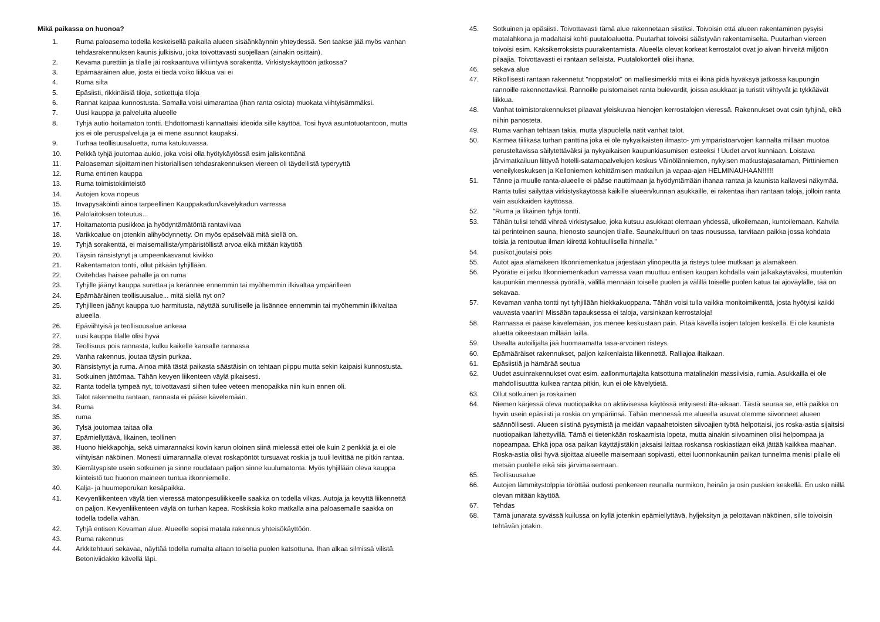Mikä paikassa on huonoa?
1. Ruma paloasema todella keskeisellä paikalla alueen sisäänkäynnin yhteydessä. Sen taakse jää myös vanhan tehdasrakennuksen kaunis julkisivu, joka toivottavasti suojellaan (ainakin osittain).
2. Kevama purettiin ja tilalle jäi roskaantuva villiintyvä sorakenttä. Virkistyskäyttöön jatkossa?
3. Epämääräinen alue, josta ei tiedä voiko liikkua vai ei
4. Ruma silta
5. Epäsiisti, rikkinäisiä tiloja, sotkettuja tiloja
6. Rannat kaipaa kunnostusta. Samalla voisi uimarantaa (ihan ranta osiota) muokata viihtyisämmäksi.
7. Uusi kauppa ja palveluita alueelle
8. Tyhjä autio hoitamaton tontti. Ehdottomasti kannattaisi ideoida sille käyttöä. Tosi hyvä asuntotuotantoon, mutta jos ei ole peruspalveluja ja ei mene asunnot kaupaksi.
9. Turhaa teollisuusaluetta, ruma katukuvassa.
10. Pelkkä tyhjä joutomaa aukio, joka voisi olla hyötykäytössä esim jaliskenttänä
11. Paloaseman sijoittaminen historiallisen tehdasrakennuksen viereen oli täydellistä typeryyttä
12. Ruma entinen kauppa
13. Ruma toimistokiinteistö
14. Autojen kova nopeus
15. Invapysäköinti ainoa tarpeellinen Kauppakadun/kävelykadun varressa
16. Palolaitoksen toteutus...
17. Hoitamatonta pusikkoa ja hyödyntämätöntä rantaviivaa
18. Varikkoalue on jotenkin alihyödynnetty. On myös epäselvää mitä siellä on.
19. Tyhjä sorakenttä, ei maisemallista/ympäristöllistä arvoa eikä mitään käyttöä
20. Täysin ränsistynyt ja umpeenkasvanut kivikko
21. Rakentamaton tontti, ollut pitkään tyhjillään.
22. Ovitehdas haisee pahalle ja on ruma
23. Tyhjille jäänyt kauppa surettaa ja kerännee ennemmin tai myöhemmin ilkivaltaa ympärilleen
24. Epämääräinen teollisuusalue... mitä siellä nyt on?
25. Tyhjilleen jäänyt kauppa tuo harmitusta, näyttää surulliselle ja lisännee ennemmin tai myöhemmin ilkivaltaa alueella.
26. Epäviihtyisä ja teollisuusalue ankeaa
27. uusi kauppa tilalle olisi hyvä
28. Teollisuus pois rannasta, kulku kaikelle kansalle rannassa
29. Vanha rakennus, joutaa täysin purkaa.
30. Ränsistynyt ja ruma. Ainoa mitä tästä paikasta säästäisin on tehtaan piippu mutta sekin kaipaisi kunnostusta.
31. Sotkuinen jättömaa. Tähän kevyen liikenteen väylä pikaisesti.
32. Ranta todella tympeä nyt, toivottavasti siihen tulee veteen menopaikka niin kuin ennen oli.
33. Talot rakennettu rantaan, rannasta ei pääse kävelemään.
34. Ruma
35. ruma
36. Tylsä joutomaa taitaa olla
37. Epämiellyttävä, likainen, teollinen
38. Huono hiekkapohja, sekä uimarannaksi kovin karun oloinen siinä mielessä ettei ole kuin 2 penkkiä ja ei ole viihtyisän näköinen. Monesti uimarannalla olevat roskapöntöt tursuavat roskia ja tuuli levittää ne pitkin rantaa.
39. Kierrätyspiste usein sotkuinen ja sinne roudataan paljon sinne kuulumatonta. Myös tyhjillään oleva kauppa kiinteistö tuo huonon maineen tuntua itkonniemelle.
40. Kalja- ja huumeporukan kesäpaikka.
41. Kevyenliikenteen väylä tien vieressä matonpesuliikkeelle saakka on todella vilkas. Autoja ja kevyttä liikennettä on paljon. Kevyenliikenteen väylä on turhan kapea. Roskiksia koko matkalla aina paloasemalle saakka on todella todella vähän.
42. Tyhjä entisen Kevaman alue. Alueelle sopisi matala rakennus yhteisökäyttöön.
43. Ruma rakennus
44. Arkkitehtuuri sekavaa, näyttää todella rumalta altaan toiselta puolen katsottuna. Ihan alkaa silmissä vilistä. Betoniviidakko kävellä läpi.
45. Sotkuinen ja epäsiisti. Toivottavasti tämä alue rakennetaan siistiksi. Toivoisin että alueen rakentaminen pysyisi matalahkona ja madaltaisi kohti puutaloaluetta. Puutarhat toivoisi säästyvän rakentamiselta. Puutarhan viereen toivoisi esim. Kaksikerroksista puurakentamista. Alueella olevat korkeat kerrostalot ovat jo aivan hirveitä miljöön pilaajia. Toivottavasti ei rantaan sellaista. Puutalokortteli olisi ihana.
46. sekava alue
47. Rikollisesti rantaan rakennetut "noppatalot" on malliesimerkki mitä ei ikinä pidä hyväksyä jatkossa kaupungin rannoille rakennettaviksi. Rannoille puistomaiset ranta bulevardit, joissa asukkaat ja turistit viihtyvät ja tykkäävät liikkua.
48. Vanhat toimistorakennukset pilaavat yleiskuvaa hienojen kerrostalojen vieressä. Rakennukset ovat osin tyhjinä, eikä niihin panosteta.
49. Ruma vanhan tehtaan takia, mutta yläpuolella nätit vanhat talot.
50. Karmea tiilikasa turhan panttina joka ei ole nykyaikaisten ilmasto- ym ympäristöarvojen kannalta millään muotoa perusteltavissa säilytettäväksi ja nykyaikaisen kaupunkiasumisen esteeksi ! Uudet arvot kunniaan. Loistava järvimatkailuun liittyvä hotelli-satamapalvelujen keskus Väinölänniemen, nykyisen matkustajasataman, Pirttiniemen veneilykeskuksen ja Kelloniemen kehittämisen matkailun ja vapaa-ajan HELMINAUHAAN!!!!!!
51. Tänne ja muulle ranta-alueelle ei pääse nauttimaan ja hyödyntämään ihanaa rantaa ja kaunista kallavesi näkymää. Ranta tulisi säilyttää virkistyskäytössä kaikille alueen/kunnan asukkaille, ei rakentaa ihan rantaan taloja, jolloin ranta vain asukkaiden käyttössä.
52. "Ruma ja likainen tyhjä tontti.
53. Tähän tulisi tehdä vihreä virkistysalue, joka kutsuu asukkaat olemaan yhdessä, ulkoilemaan, kuntoilemaan. Kahvila tai perinteinen sauna, hienosto saunojen tilalle. Saunakulttuuri on taas nousussa, tarvitaan paikka jossa kohdata toisia ja rentoutua ilman kiirettä kohtuullisella hinnalla."
54. pusikot,joutaisi pois
55. Autot ajaa alamäkeen Itkonniemenkatua järjestään ylinopeutta ja risteys tulee mutkaan ja alamäkeen.
56. Pyörätie ei jatku Itkonniemenkadun varressa vaan muuttuu entisen kaupan kohdalla vain jalkakäytäväksi, muutenkin kaupunkiin mennessä pyörällä, välillä mennään toiselle puolen ja välillä toiselle puolen katua tai ajoväylälle, tää on sekavaa.
57. Kevaman vanha tontti nyt tyhjillään hiekkakuoppana. Tähän voisi tulla vaikka monitoimikenttä, josta hyötyisi kaikki vauvasta vaariin! Missään tapauksessa ei taloja, varsinkaan kerrostaloja!
58. Rannassa ei pääse kävelemään, jos menee keskustaan päin. Pitää kävellä isojen talojen keskellä. Ei ole kaunista aluetta oikeestaan millään lailla.
59. Usealta autoilijalta jää huomaamatta tasa-arvoinen risteys.
60. Epämääräiset rakennukset, paljon kaikenlaista liikennettä. Ralliajoa iltaikaan.
61. Epäsiistiä ja hämärää seutua
62. Uudet asuinrakennukset ovat esim. aallonmurtajalta katsottuna matalinakin massiivisia, rumia. Asukkailla ei ole mahdollisuuttta kulkea rantaa pitkin, kun ei ole kävelytietä.
63. Ollut sotkuinen ja roskainen
64. Niemen kärjessä oleva nuotiopaikka on aktiivisessa käytössä erityisesti ilta-aikaan. Tästä seuraa se, että paikka on hyvin usein epäsiisti ja roskia on ympäriinsä. Tähän mennessä me alueella asuvat olemme siivonneet alueen säännöllisesti. Alueen siistinä pysymistä ja meidän vapaahetoisten siivoajien työtä helpottaisi, jos roska-astia sijaitsisi nuotiopaikan lähettyvillä. Tämä ei tietenkään roskaamista lopeta, mutta ainakin siivoaminen olisi helpompaa ja nopeampaa. Ehkä jopa osa paikan käyttäjistäkin jaksaisi laittaa roskansa roskiastiaan eikä jättää kaikkea maahan. Roska-astia olisi hyvä sijoittaa alueelle maisemaan sopivasti, ettei luonnonkauniin paikan tunnelma menisi pilalle eli metsän puolelle eikä siis järvimaisemaan.
65. Teollisuusalue
66. Autojen lämmitystolppia töröttää oudosti penkereen reunalla nurmikon, heinän ja osin puskien keskellä. En usko niillä olevan mitään käyttöä.
67. Tehdas
68. Tämä junarata syvässä kuilussa on kyllä jotenkin epämiellyttävä, hyljeksityn ja pelottavan näköinen, sille toivoisin tehtävän jotakin.